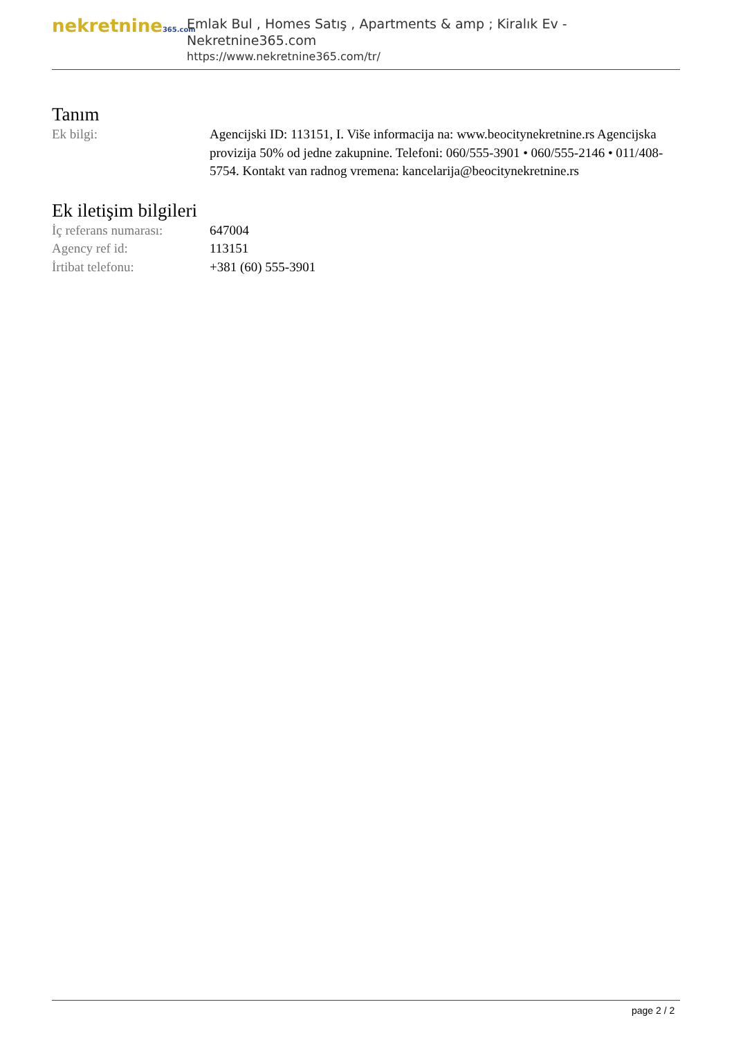nekretnine365.com
Emlak Bul , Homes Satış , Apartments & amp ; Kiralık Ev - Nekretnine365.com
https://www.nekretnine365.com/tr/
Tanım
| Ek bilgi: | Agencijski ID: 113151, I. Više informacija na: www.beocitynekretnine.rs Agencijska provizija 50% od jedne zakupnine. Telefoni: 060/555-3901 • 060/555-2146 • 011/408-5754. Kontakt van radnog vremena: kancelarija@beocitynekretnine.rs |
Ek iletişim bilgileri
| İç referans numarası: | 647004 |
| Agency ref id: | 113151 |
| İrtibat telefonu: | +381 (60) 555-3901 |
page 2 / 2